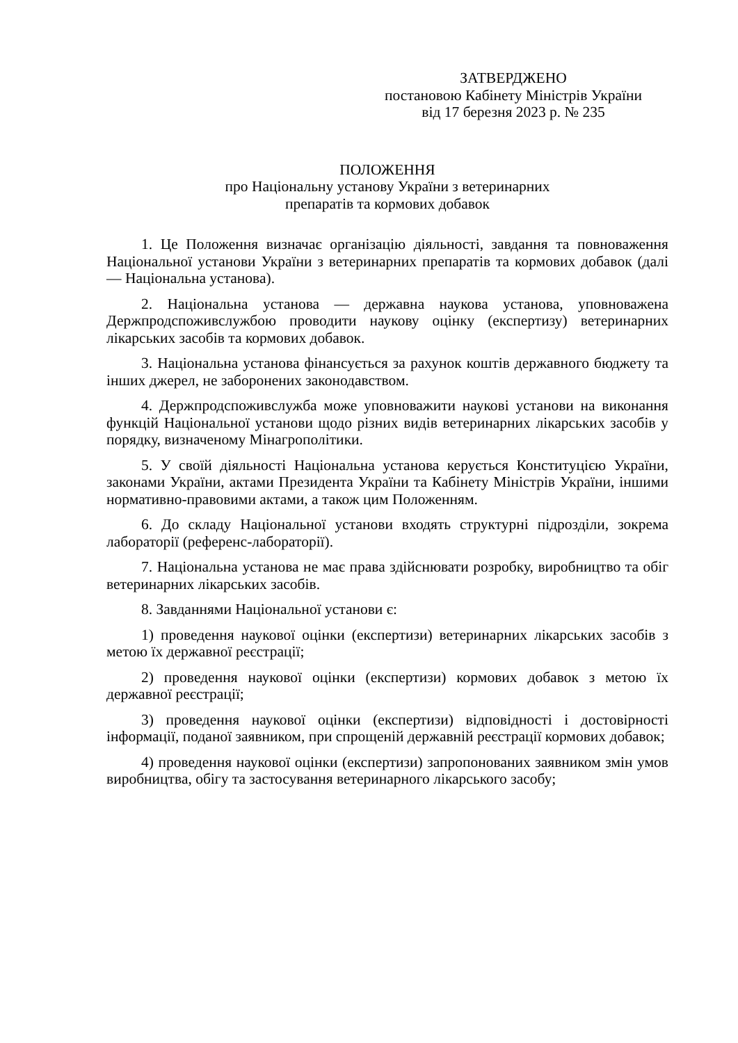ЗАТВЕРДЖЕНО
постановою Кабінету Міністрів України
від 17 березня 2023 р. № 235
ПОЛОЖЕННЯ
про Національну установу України з ветеринарних
препаратів та кормових добавок
1. Це Положення визначає організацію діяльності, завдання та повноваження Національної установи України з ветеринарних препаратів та кормових добавок (далі — Національна установа).
2. Національна установа — державна наукова установа, уповноважена Держпродспоживслужбою проводити наукову оцінку (експертизу) ветеринарних лікарських засобів та кормових добавок.
3. Національна установа фінансується за рахунок коштів державного бюджету та інших джерел, не заборонених законодавством.
4. Держпродспоживслужба може уповноважити наукові установи на виконання функцій Національної установи щодо різних видів ветеринарних лікарських засобів у порядку, визначеному Мінагрополітики.
5. У своїй діяльності Національна установа керується Конституцією України, законами України, актами Президента України та Кабінету Міністрів України, іншими нормативно-правовими актами, а також цим Положенням.
6. До складу Національної установи входять структурні підрозділи, зокрема лабораторії (референс-лабораторії).
7. Національна установа не має права здійснювати розробку, виробництво та обіг ветеринарних лікарських засобів.
8. Завданнями Національної установи є:
1) проведення наукової оцінки (експертизи) ветеринарних лікарських засобів з метою їх державної реєстрації;
2) проведення наукової оцінки (експертизи) кормових добавок з метою їх державної реєстрації;
3) проведення наукової оцінки (експертизи) відповідності і достовірності інформації, поданої заявником, при спрощеній державній реєстрації кормових добавок;
4) проведення наукової оцінки (експертизи) запропонованих заявником змін умов виробництва, обігу та застосування ветеринарного лікарського засобу;